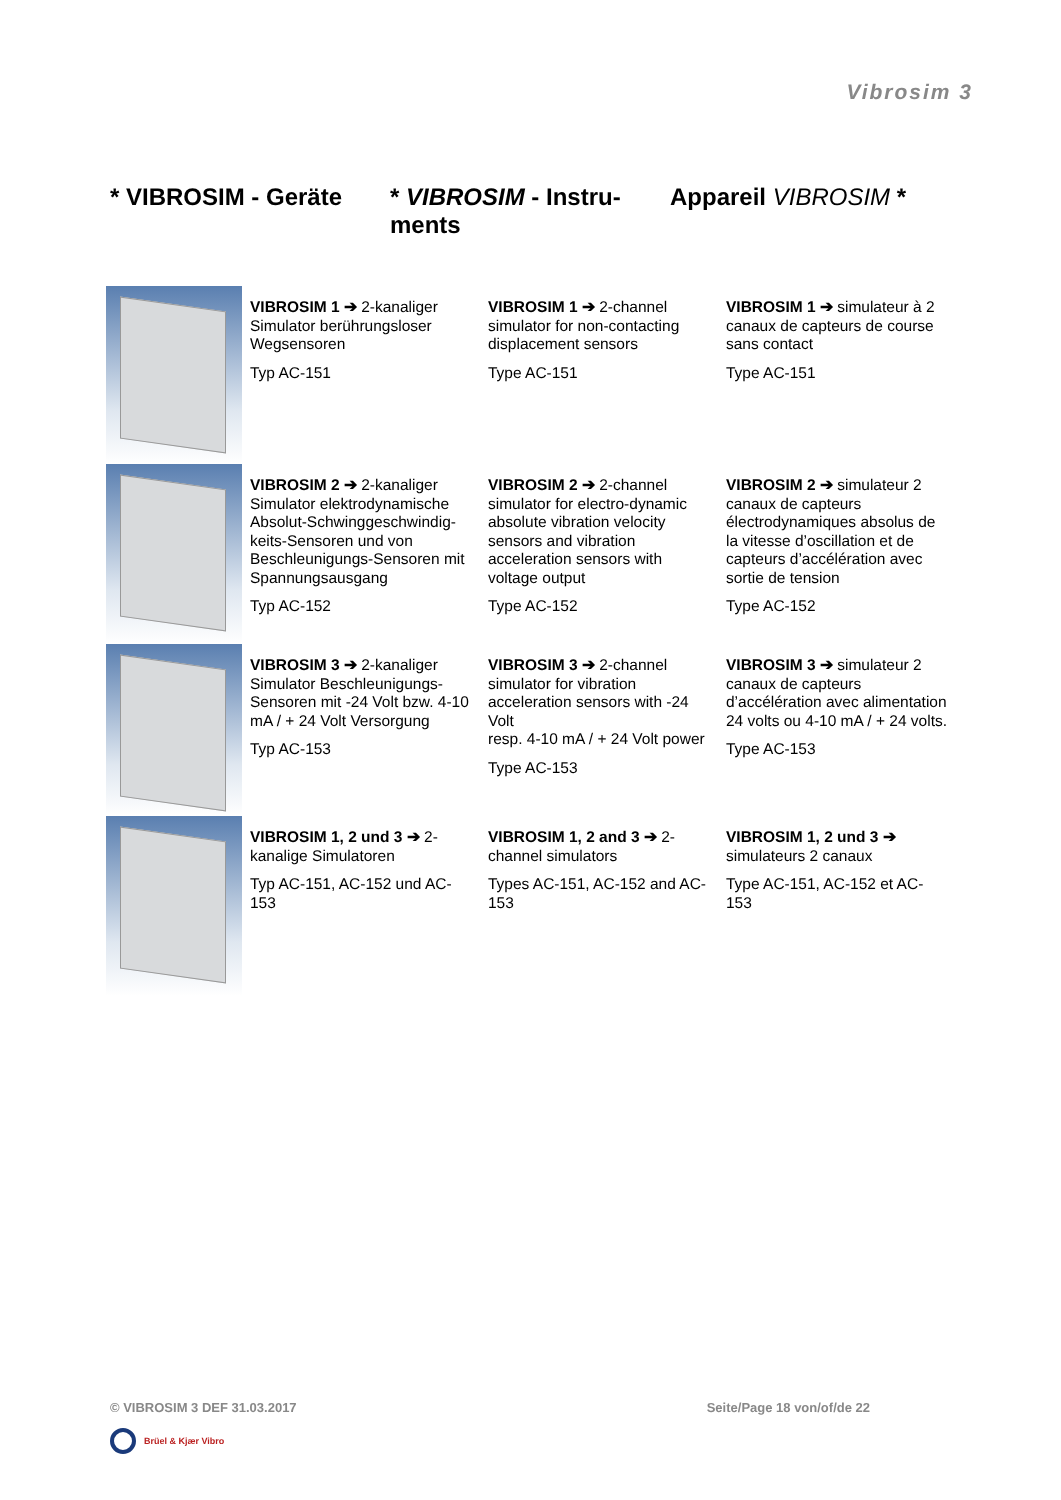Vibrosim 3
* VIBROSIM - Geräte * VIBROSIM - Instru-
ments
Appareil VIBROSIM *
| | VIBROSIM 1 ➔ 2-kanaliger Simulator berührungsloser Wegsensoren Typ AC-151 | VIBROSIM 1 ➔ 2-channel simulator for non-contacting displacement sensors Type AC-151 | VIBROSIM 1 ➔ simulateur à 2 canaux de capteurs de course sans contact Type AC-151 |
| | VIBROSIM 2 ➔ 2-kanaliger Simulator elektrodynamische Absolut-Schwinggeschwindig-keits-Sensoren und von Beschleunigungs-Sensoren mit Spannungsausgang Typ AC-152 | VIBROSIM 2 ➔ 2-channel simulator for electro-dynamic absolute vibration velocity sensors and vibration acceleration sensors with voltage output Type AC-152 | VIBROSIM 2 ➔ simulateur 2 canaux de capteurs électrodynamiques absolus de la vitesse d’oscillation et de capteurs d’accélération avec sortie de tension Type AC-152 |
| | VIBROSIM 3 ➔ 2-kanaliger Simulator Beschleunigungs-Sensoren mit -24 Volt bzw. 4-10 mA / + 24 Volt Versorgung Typ AC-153 | VIBROSIM 3 ➔ 2-channel simulator for vibration acceleration sensors with -24 Volt resp. 4-10 mA / + 24 Volt power Type AC-153 | VIBROSIM 3 ➔ simulateur 2 canaux de capteurs d’accélération avec alimentation 24 volts ou 4-10 mA / + 24 volts. Type AC-153 |
| | VIBROSIM 1, 2 und 3 ➔ 2-kanalige Simulatoren Typ AC-151, AC-152 und AC-153 | VIBROSIM 1, 2 and 3 ➔ 2-channel simulators Types AC-151, AC-152 and AC-153 | VIBROSIM 1, 2 und 3 ➔ simulateurs 2 canaux Type AC-151, AC-152 et AC-153 |
© VIBROSIM 3 DEF 31.03.2017 Seite/Page 18 von/of/de 22
Brüel & Kjær Vibro